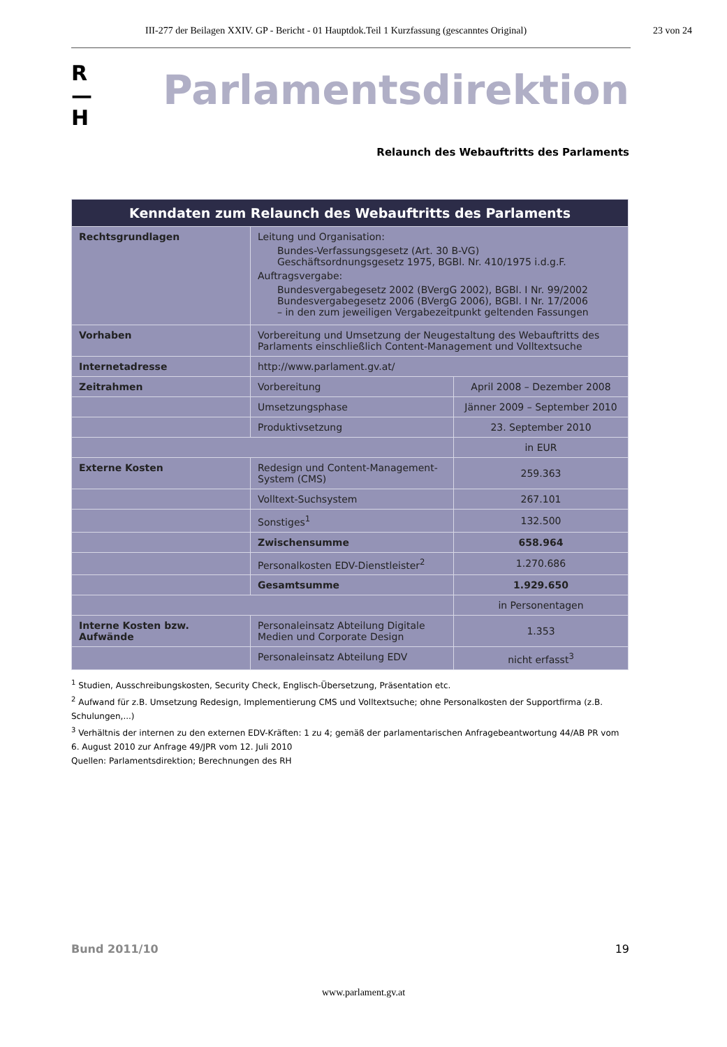III-277 der Beilagen XXIV. GP - Bericht - 01 Hauptdok.Teil 1 Kurzfassung (gescanntes Original) 23 von 24
R
—
H
Parlamentsdirektion
Relaunch des Webauftritts des Parlaments
| Kenndaten zum Relaunch des Webauftritts des Parlaments | | |
| --- | --- | --- |
| Rechtsgrundlagen | Leitung und Organisation: Bundes-Verfassungsgesetz (Art. 30 B-VG) Geschäftsordnungsgesetz 1975, BGBl. Nr. 410/1975 i.d.g.F. Auftragsvergabe: Bundesvergabegesetz 2002 (BVergG 2002), BGBl. I Nr. 99/2002 Bundesvergabegesetz 2006 (BVergG 2006), BGBl. I Nr. 17/2006 – in den zum jeweiligen Vergabezeitpunkt geltenden Fassungen | |
| Vorhaben | Vorbereitung und Umsetzung der Neugestaltung des Webauftritts des Parlaments einschließlich Content-Management und Volltextsuche | |
| Internetadresse | http://www.parlament.gv.at/ | |
| Zeitrahmen | Vorbereitung | April 2008 – Dezember 2008 |
| | Umsetzungsphase | Jänner 2009 – September 2010 |
| | Produktivsetzung | 23. September 2010 |
| | | in EUR |
| Externe Kosten | Redesign und Content-Management-System (CMS) | 259.363 |
| | Volltext-Suchsystem | 267.101 |
| | Sonstiges<sup>1</sup> | 132.500 |
| | Zwischensumme | 658.964 |
| | Personalkosten EDV-Dienstleister<sup>2</sup> | 1.270.686 |
| | Gesamtsumme | 1.929.650 |
| | | in Personentagen |
| Interne Kosten bzw. Aufwände | Personaleinsatz Abteilung Digitale Medien und Corporate Design | 1.353 |
| | Personaleinsatz Abteilung EDV | nicht erfasst<sup>3</sup> |
<sup>1</sup> Studien, Ausschreibungskosten, Security Check, Englisch-Übersetzung, Präsentation etc.
<sup>2</sup> Aufwand für z.B. Umsetzung Redesign, Implementierung CMS und Volltextsuche; ohne Personalkosten der Supportfirma (z.B. Schulungen,...)
<sup>3</sup> Verhältnis der internen zu den externen EDV-Kräften: 1 zu 4; gemäß der parlamentarischen Anfragebeantwortung 44/AB PR vom 6. August 2010 zur Anfrage 49/JPR vom 12. Juli 2010
Quellen: Parlamentsdirektion; Berechnungen des RH
Bund 2011/10 19
www.parlament.gv.at